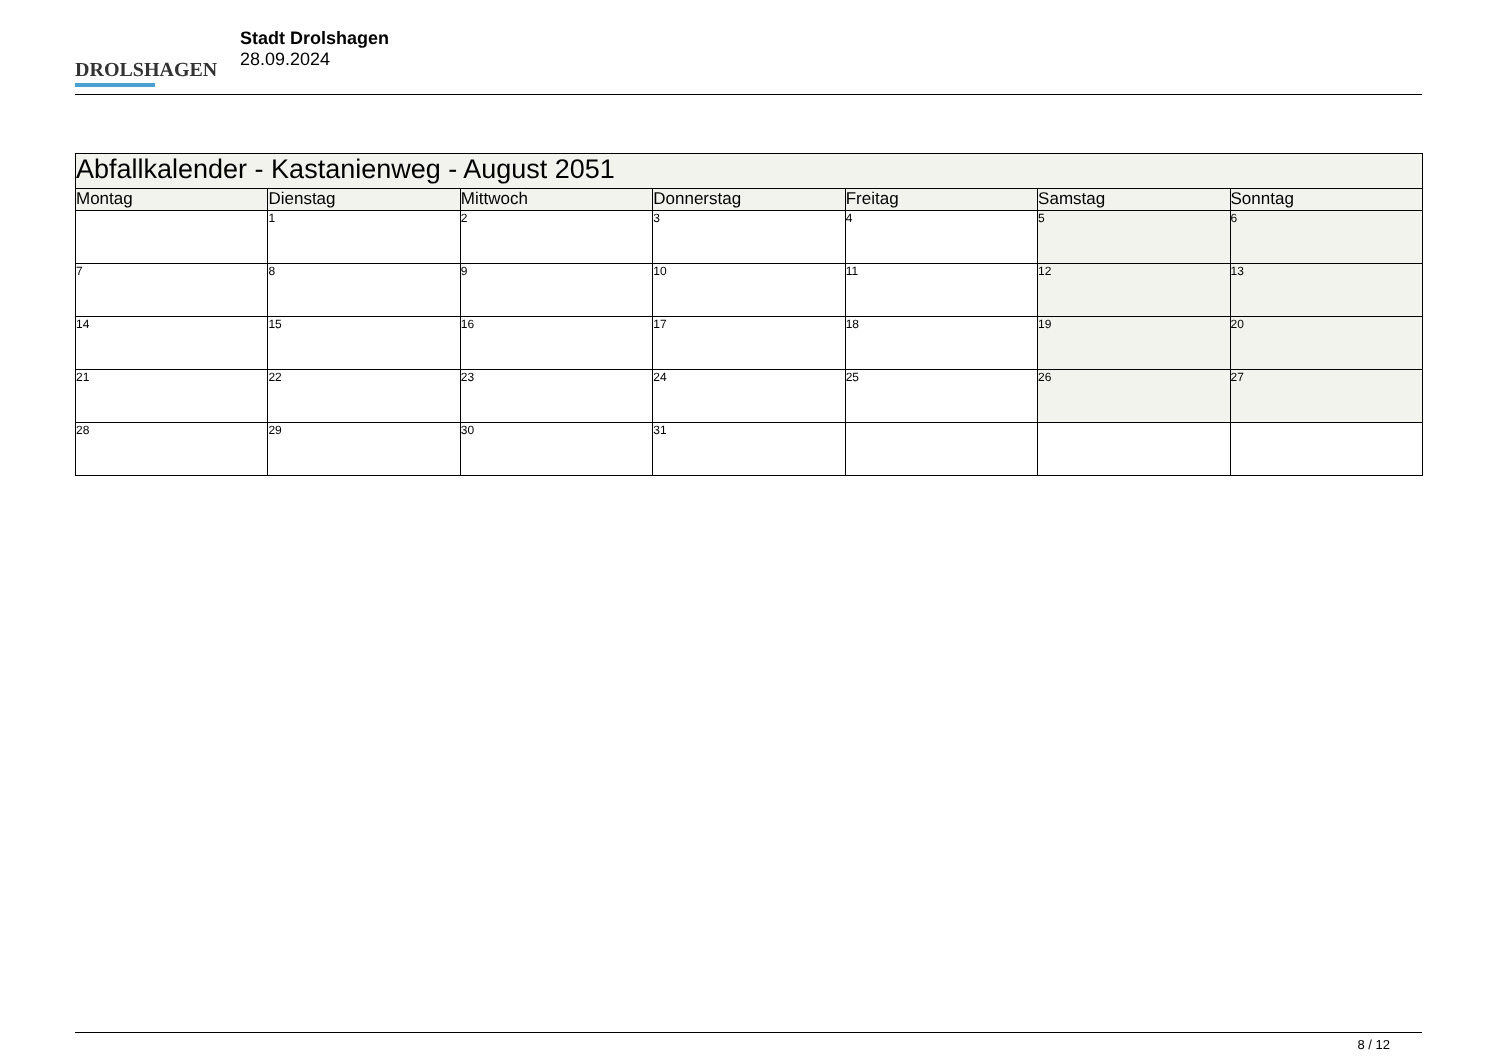DROLSHAGEN
Stadt Drolshagen
28.09.2024
| Abfallkalender - Kastanienweg - August 2051 | | | | | | |
| --- | --- | --- | --- | --- | --- | --- |
| Montag | Dienstag | Mittwoch | Donnerstag | Freitag | Samstag | Sonntag |
| | 1 | 2 | 3 | 4 | 5 | 6 |
| 7 | 8 | 9 | 10 | 11 | 12 | 13 |
| 14 | 15 | 16 | 17 | 18 | 19 | 20 |
| 21 | 22 | 23 | 24 | 25 | 26 | 27 |
| 28 | 29 | 30 | 31 | | | |
8 / 12